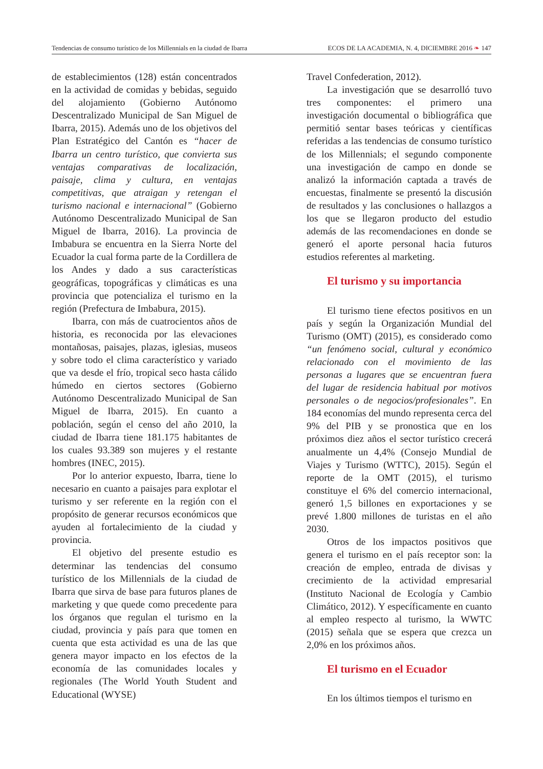Tendencias de consumo turístico de los Millennials en la ciudad de Ibarra ECOS DE LA ACADEMIA, N. 4, DICIEMBRE 2016 ❧ 147
de establecimientos (128) están concentrados en la actividad de comidas y bebidas, seguido del alojamiento (Gobierno Autónomo Descentralizado Municipal de San Miguel de Ibarra, 2015). Además uno de los objetivos del Plan Estratégico del Cantón es “hacer de Ibarra un centro turístico, que convierta sus ventajas comparativas de localización, paisaje, clima y cultura, en ventajas competitivas, que atraigan y retengan el turismo nacional e internacional” (Gobierno Autónomo Descentralizado Municipal de San Miguel de Ibarra, 2016). La provincia de Imbabura se encuentra en la Sierra Norte del Ecuador la cual forma parte de la Cordillera de los Andes y dado a sus características geográficas, topográficas y climáticas es una provincia que potencializa el turismo en la región (Prefectura de Imbabura, 2015).
Ibarra, con más de cuatrocientos años de historia, es reconocida por las elevaciones montañosas, paisajes, plazas, iglesias, museos y sobre todo el clima característico y variado que va desde el frío, tropical seco hasta cálido húmedo en ciertos sectores (Gobierno Autónomo Descentralizado Municipal de San Miguel de Ibarra, 2015). En cuanto a población, según el censo del año 2010, la ciudad de Ibarra tiene 181.175 habitantes de los cuales 93.389 son mujeres y el restante hombres (INEC, 2015).
Por lo anterior expuesto, Ibarra, tiene lo necesario en cuanto a paisajes para explotar el turismo y ser referente en la región con el propósito de generar recursos económicos que ayuden al fortalecimiento de la ciudad y provincia.
El objetivo del presente estudio es determinar las tendencias del consumo turístico de los Millennials de la ciudad de Ibarra que sirva de base para futuros planes de marketing y que quede como precedente para los órganos que regulan el turismo en la ciudad, provincia y país para que tomen en cuenta que esta actividad es una de las que genera mayor impacto en los efectos de la economía de las comunidades locales y regionales (The World Youth Student and Educational (WYSE)
Travel Confederation, 2012).
La investigación que se desarrolló tuvo tres componentes: el primero una investigación documental o bibliográfica que permitió sentar bases teóricas y científicas referidas a las tendencias de consumo turístico de los Millennials; el segundo componente una investigación de campo en donde se analizó la información captada a través de encuestas, finalmente se presentó la discusión de resultados y las conclusiones o hallazgos a los que se llegaron producto del estudio además de las recomendaciones en donde se generó el aporte personal hacia futuros estudios referentes al marketing.
El turismo y su importancia
El turismo tiene efectos positivos en un país y según la Organización Mundial del Turismo (OMT) (2015), es considerado como “un fenómeno social, cultural y económico relacionado con el movimiento de las personas a lugares que se encuentran fuera del lugar de residencia habitual por motivos personales o de negocios/profesionales”. En 184 economías del mundo representa cerca del 9% del PIB y se pronostica que en los próximos diez años el sector turístico crecerá anualmente un 4,4% (Consejo Mundial de Viajes y Turismo (WTTC), 2015). Según el reporte de la OMT (2015), el turismo constituye el 6% del comercio internacional, generó 1,5 billones en exportaciones y se prevé 1.800 millones de turistas en el año 2030.
Otros de los impactos positivos que genera el turismo en el país receptor son: la creación de empleo, entrada de divisas y crecimiento de la actividad empresarial (Instituto Nacional de Ecología y Cambio Climático, 2012). Y específicamente en cuanto al empleo respecto al turismo, la WWTC (2015) señala que se espera que crezca un 2,0% en los próximos años.
El turismo en el Ecuador
En los últimos tiempos el turismo en